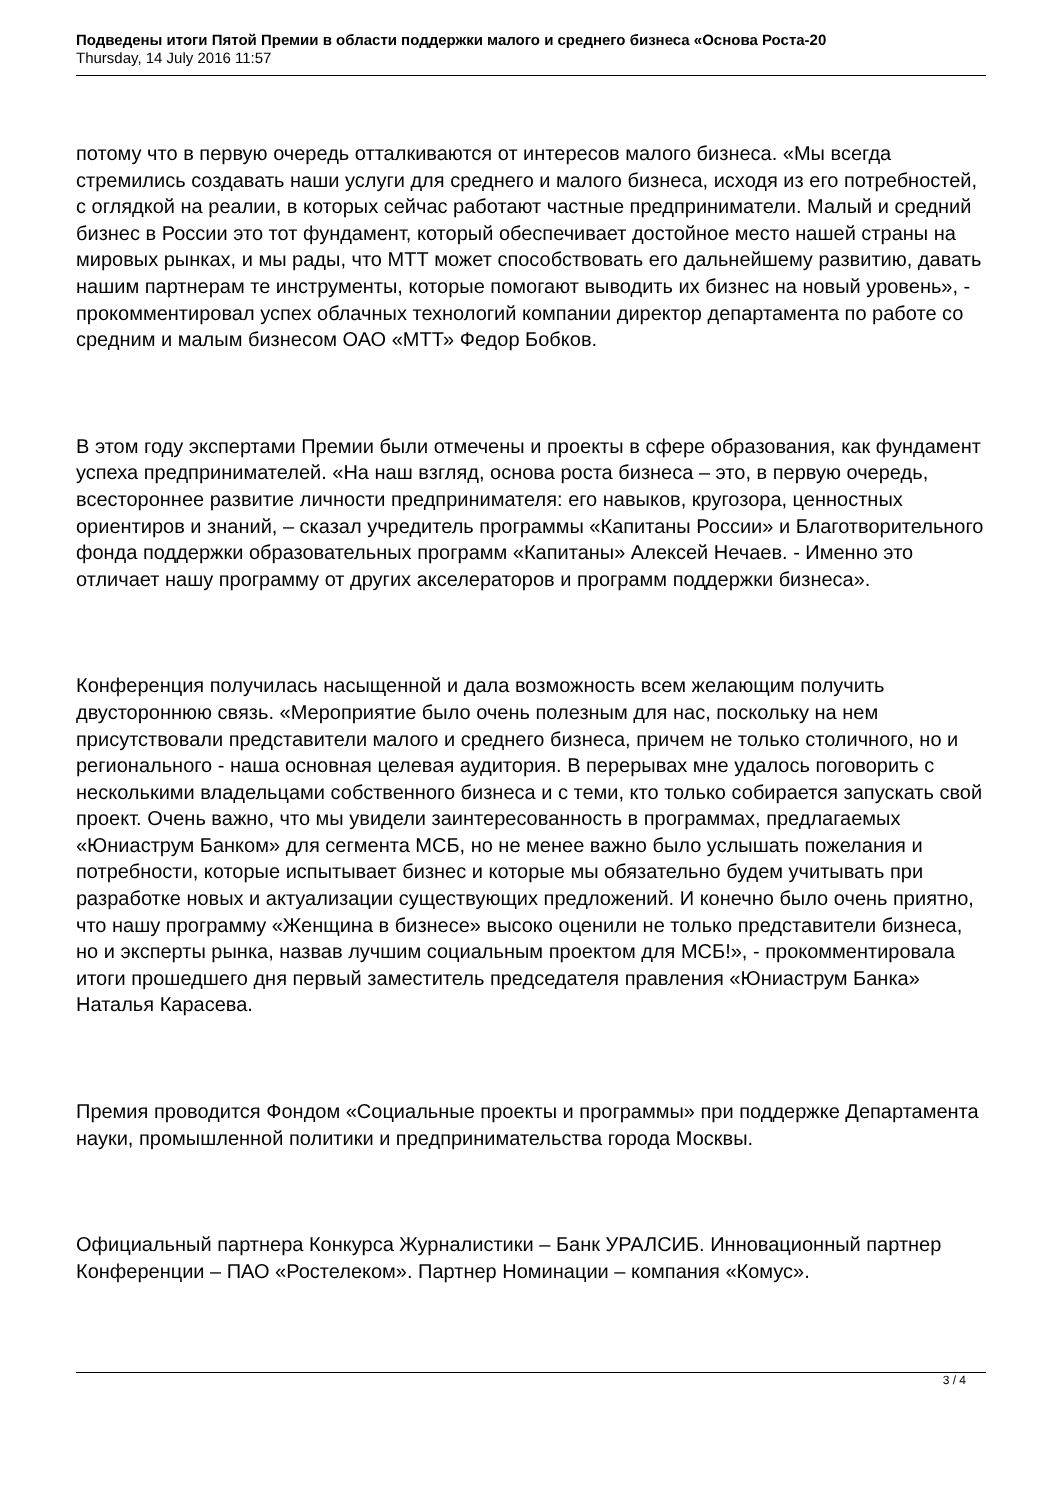Подведены итоги Пятой Премии в области поддержки малого и среднего бизнеса «Основа Роста-20
Thursday, 14 July 2016 11:57
потому что в первую очередь отталкиваются от интересов малого бизнеса. «Мы всегда стремились создавать наши услуги для среднего и малого бизнеса, исходя из его потребностей, с оглядкой на реалии, в которых сейчас работают частные предприниматели. Малый и средний бизнес в России это тот фундамент, который обеспечивает достойное место нашей страны на мировых рынках, и мы рады, что МТТ может способствовать его дальнейшему развитию, давать нашим партнерам те инструменты, которые помогают выводить их бизнес на новый уровень», - прокомментировал успех облачных технологий компании директор департамента по работе со средним и малым бизнесом ОАО «МТТ» Федор Бобков.
В этом году экспертами Премии были отмечены и проекты в сфере образования, как фундамент успеха предпринимателей. «На наш взгляд, основа роста бизнеса – это, в первую очередь, всестороннее развитие личности предпринимателя: его навыков, кругозора, ценностных ориентиров и знаний, – сказал учредитель программы «Капитаны России» и Благотворительного фонда поддержки образовательных программ «Капитаны» Алексей Нечаев. - Именно это отличает нашу программу от других акселераторов и программ поддержки бизнеса».
Конференция получилась насыщенной и дала возможность всем желающим получить двустороннюю связь. «Мероприятие было очень полезным для нас, поскольку на нем присутствовали представители малого и среднего бизнеса, причем не только столичного, но и регионального - наша основная целевая аудитория. В перерывах мне удалось поговорить с несколькими владельцами собственного бизнеса и с теми, кто только собирается запускать свой проект. Очень важно, что мы увидели заинтересованность в программах, предлагаемых «Юниаструм Банком» для сегмента МСБ, но не менее важно было услышать пожелания и потребности, которые испытывает бизнес и которые мы обязательно будем учитывать при разработке новых и актуализации существующих предложений. И конечно было очень приятно, что нашу программу «Женщина в бизнесе» высоко оценили не только представители бизнеса, но и эксперты рынка, назвав лучшим социальным проектом для МСБ!», - прокомментировала итоги прошедшего дня первый заместитель председателя правления «Юниаструм Банка» Наталья Карасева.
Премия проводится Фондом «Социальные проекты и программы» при поддержке Департамента науки, промышленной политики и предпринимательства города Москвы.
Официальный партнера Конкурса Журналистики – Банк УРАЛСИБ. Инновационный партнер Конференции – ПАО «Ростелеком». Партнер Номинации – компания «Комус».
3 / 4